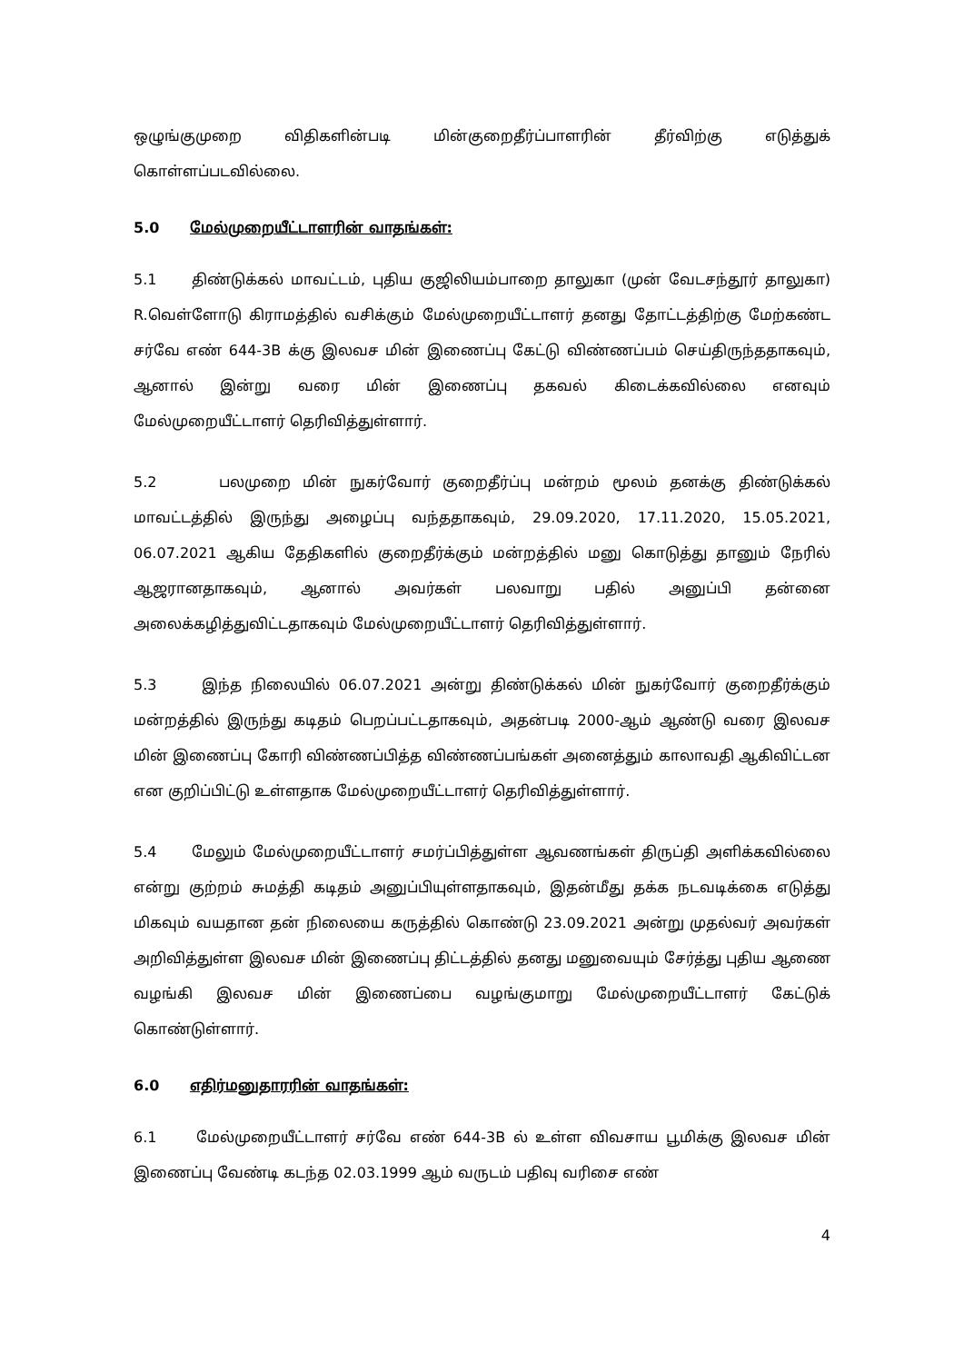ஒழுங்குமுறை விதிகளின்படி மின்குறைதீர்ப்பாளரின் தீர்விற்கு எடுத்துக் கொள்ளப்படவில்லை.
5.0 மேல்முறையீட்டாளரின் வாதங்கள்:
5.1 திண்டுக்கல் மாவட்டம், புதிய குஜிலியம்பாறை தாலுகா (முன் வேடசந்தூர் தாலுகா) R.வெள்ளோடு கிராமத்தில் வசிக்கும் மேல்முறையீட்டாளர் தனது தோட்டத்திற்கு மேற்கண்ட சர்வே எண் 644-3B க்கு இலவச மின் இணைப்பு கேட்டு விண்ணப்பம் செய்திருந்ததாகவும், ஆனால் இன்று வரை மின் இணைப்பு தகவல் கிடைக்கவில்லை எனவும் மேல்முறையீட்டாளர் தெரிவித்துள்ளார்.
5.2 பலமுறை மின் நுகர்வோர் குறைதீர்ப்பு மன்றம் மூலம் தனக்கு திண்டுக்கல் மாவட்டத்தில் இருந்து அழைப்பு வந்ததாகவும், 29.09.2020, 17.11.2020, 15.05.2021, 06.07.2021 ஆகிய தேதிகளில் குறைதீர்க்கும் மன்றத்தில் மனு கொடுத்து தானும் நேரில் ஆஜரானதாகவும், ஆனால் அவர்கள் பலவாறு பதில் அனுப்பி தன்னை அலைக்கழித்துவிட்டதாகவும் மேல்முறையீட்டாளர் தெரிவித்துள்ளார்.
5.3 இந்த நிலையில் 06.07.2021 அன்று திண்டுக்கல் மின் நுகர்வோர் குறைதீர்க்கும் மன்றத்தில் இருந்து கடிதம் பெறப்பட்டதாகவும், அதன்படி 2000-ஆம் ஆண்டு வரை இலவச மின் இணைப்பு கோரி விண்ணப்பித்த விண்ணப்பங்கள் அனைத்தும் காலாவதி ஆகிவிட்டன என குறிப்பிட்டு உள்ளதாக மேல்முறையீட்டாளர் தெரிவித்துள்ளார்.
5.4 மேலும் மேல்முறையீட்டாளர் சமர்ப்பித்துள்ள ஆவணங்கள் திருப்தி அளிக்கவில்லை என்று குற்றம் சுமத்தி கடிதம் அனுப்பியுள்ளதாகவும், இதன்மீது தக்க நடவடிக்கை எடுத்து மிகவும் வயதான தன் நிலையை கருத்தில் கொண்டு 23.09.2021 அன்று முதல்வர் அவர்கள் அறிவித்துள்ள இலவச மின் இணைப்பு திட்டத்தில் தனது மனுவையும் சேர்த்து புதிய ஆணை வழங்கி இலவச மின் இணைப்பை வழங்குமாறு மேல்முறையீட்டாளர் கேட்டுக் கொண்டுள்ளார்.
6.0 எதிர்மனுதாரரின் வாதங்கள்:
6.1 மேல்முறையீட்டாளர் சர்வே எண் 644-3B ல் உள்ள விவசாய பூமிக்கு இலவச மின் இணைப்பு வேண்டி கடந்த 02.03.1999 ஆம் வருடம் பதிவு வரிசை எண்
4